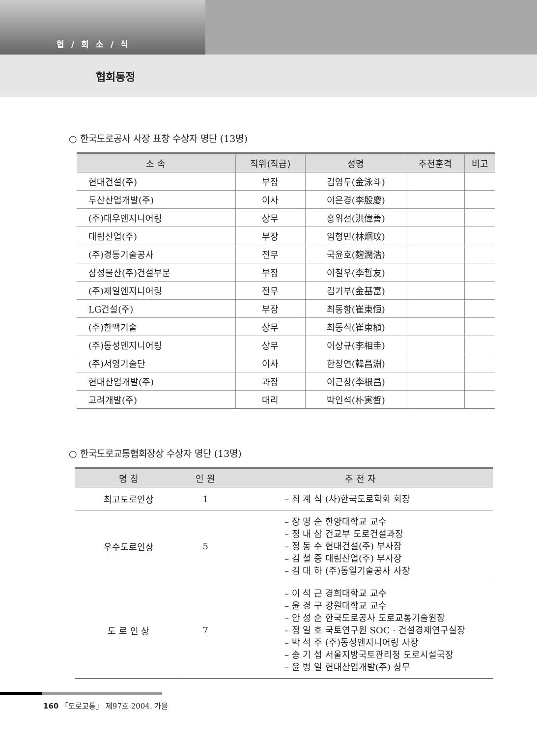협 / 회 소 / 식
협회동정
○ 한국도로공사 사장 표창 수상자 명단 (13명)
| 소 속 | 직위(직급) | 성명 | 추천훈격 | 비고 |
| --- | --- | --- | --- | --- |
| 현대건설(주) | 부장 | 김영두(金泳斗) | | |
| 두산산업개발(주) | 이사 | 이은경(李殷慶) | | |
| (주)대우엔지니어링 | 상무 | 홍위선(洪偉善) | | |
| 대림산업(주) | 부장 | 임형민(林炯玟) | | |
| (주)경동기술공사 | 전무 | 국윤호(麴潤浩) | | |
| 삼성물산(주)건설부문 | 부장 | 이철우(李哲友) | | |
| (주)제일엔지니어링 | 전무 | 김기부(金基富) | | |
| LG건설(주) | 부장 | 최동항(崔東恒) | | |
| (주)한맥기술 | 상무 | 최동식(崔東植) | | |
| (주)동성엔지니어링 | 상무 | 이상규(李相圭) | | |
| (주)서영기술단 | 이사 | 한창연(韓昌淵) | | |
| 현대산업개발(주) | 과장 | 이근창(李根昌) | | |
| 고려개발(주) | 대리 | 박인석(朴寅晳) | | |
○ 한국도로교통협회장상 수상자 명단 (13명)
| 명 칭 | 인 원 | 추 천 자 |
| --- | --- | --- |
| 최고도로인상 | 1 | – 최 계 식 (사)한국도로학회 회장 |
| 우수도로인상 | 5 | – 장 명 순 한양대학교 교수 – 정 내 삼 건교부 도로건설과장 – 정 동 수 현대건설(주) 부사장 – 김 철 중 대림산업(주) 부사장 – 김 대 하 (주)동일기술공사 사장 |
| 도 로 인 상 | 7 | – 이 석 근 경희대학교 교수 – 윤 경 구 강원대학교 교수 – 안 성 순 한국도로공사 도로교통기술원장 – 정 일 호 국토연구원 SOC · 건설경제연구실장 – 박 석 주 (주)동성엔지니어링 사장 – 송 기 섭 서울지방국토관리청 도로시설국장 – 윤 병 일 현대산업개발(주) 상무 |
160 「도로교통」 제97호 2004. 가을